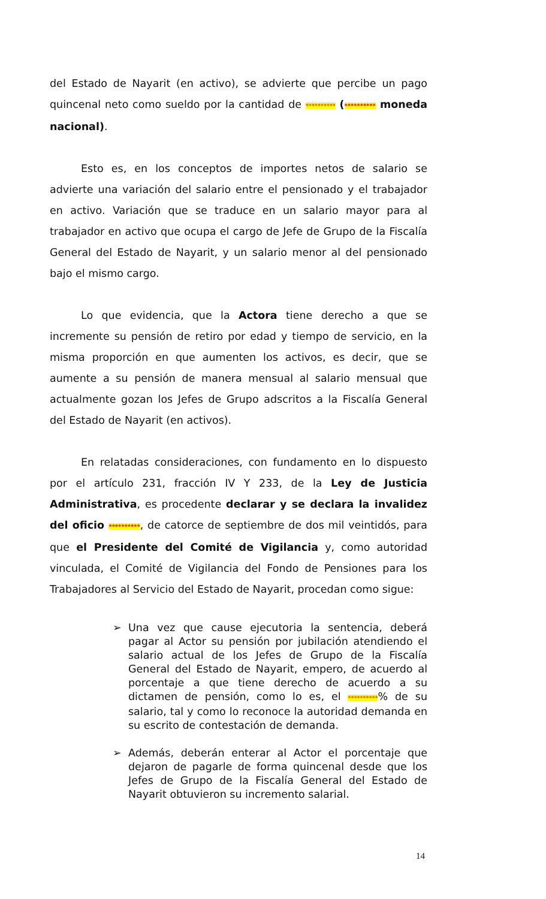del Estado de Nayarit (en activo), se advierte que percibe un pago quincenal neto como sueldo por la cantidad de ********** (********** moneda nacional).
Esto es, en los conceptos de importes netos de salario se advierte una variación del salario entre el pensionado y el trabajador en activo. Variación que se traduce en un salario mayor para al trabajador en activo que ocupa el cargo de Jefe de Grupo de la Fiscalía General del Estado de Nayarit, y un salario menor al del pensionado bajo el mismo cargo.
Lo que evidencia, que la Actora tiene derecho a que se incremente su pensión de retiro por edad y tiempo de servicio, en la misma proporción en que aumenten los activos, es decir, que se aumente a su pensión de manera mensual al salario mensual que actualmente gozan los Jefes de Grupo adscritos a la Fiscalía General del Estado de Nayarit (en activos).
En relatadas consideraciones, con fundamento en lo dispuesto por el artículo 231, fracción IV Y 233, de la Ley de Justicia Administrativa, es procedente declarar y se declara la invalidez del oficio **********, de catorce de septiembre de dos mil veintidós, para que el Presidente del Comité de Vigilancia y, como autoridad vinculada, el Comité de Vigilancia del Fondo de Pensiones para los Trabajadores al Servicio del Estado de Nayarit, procedan como sigue:
➢ Una vez que cause ejecutoria la sentencia, deberá pagar al Actor su pensión por jubilación atendiendo el salario actual de los Jefes de Grupo de la Fiscalía General del Estado de Nayarit, empero, de acuerdo al porcentaje a que tiene derecho de acuerdo a su dictamen de pensión, como lo es, el **********% de su salario, tal y como lo reconoce la autoridad demanda en su escrito de contestación de demanda.
➢ Además, deberán enterar al Actor el porcentaje que dejaron de pagarle de forma quincenal desde que los Jefes de Grupo de la Fiscalía General del Estado de Nayarit obtuvieron su incremento salarial.
14